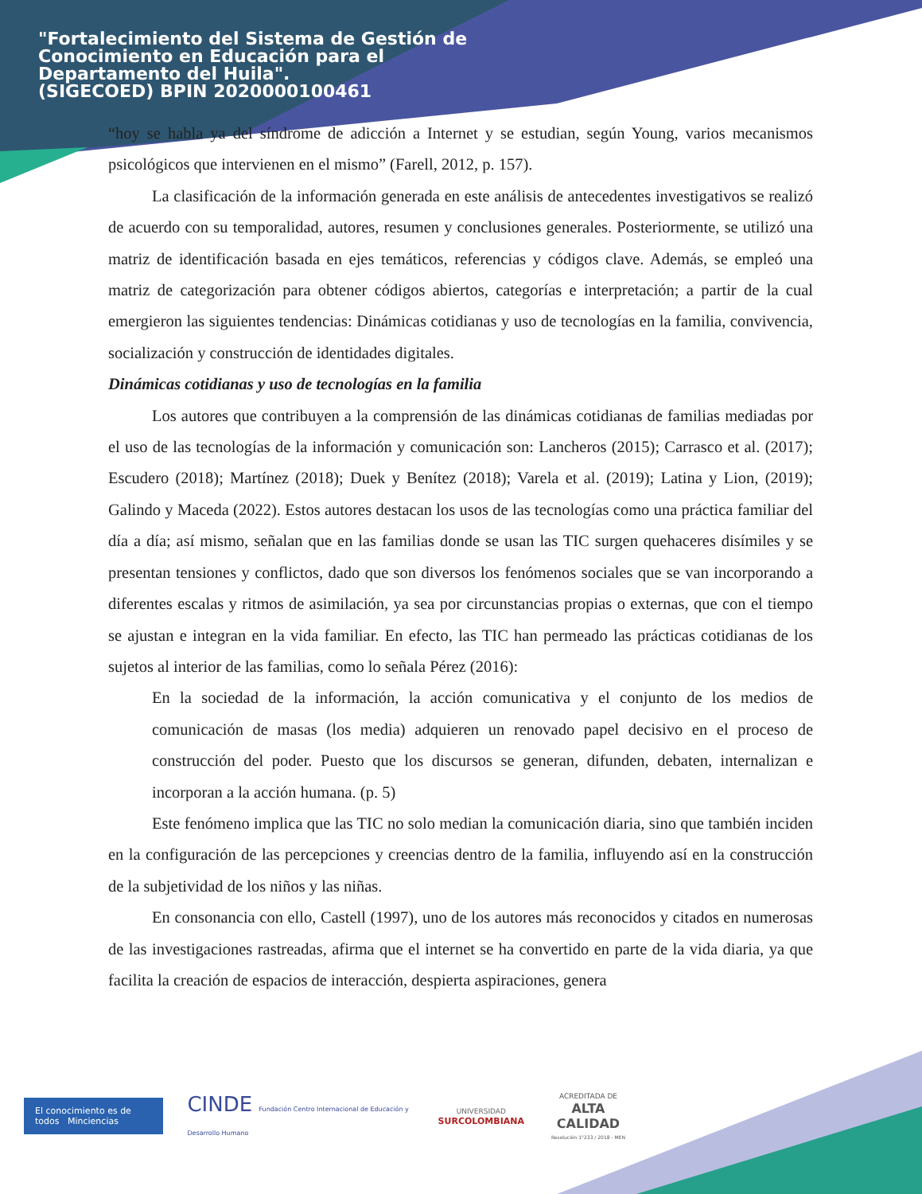"Fortalecimiento del Sistema de Gestión de Conocimiento en Educación para el Departamento del Huila".
(SIGECOED) BPIN 2020000100461
“hoy se habla ya del síndrome de adicción a Internet y se estudian, según Young, varios mecanismos psicológicos que intervienen en el mismo” (Farell, 2012, p. 157).
La clasificación de la información generada en este análisis de antecedentes investigativos se realizó de acuerdo con su temporalidad, autores, resumen y conclusiones generales. Posteriormente, se utilizó una matriz de identificación basada en ejes temáticos, referencias y códigos clave. Además, se empleó una matriz de categorización para obtener códigos abiertos, categorías e interpretación; a partir de la cual emergieron las siguientes tendencias: Dinámicas cotidianas y uso de tecnologías en la familia, convivencia, socialización y construcción de identidades digitales.
Dinámicas cotidianas y uso de tecnologías en la familia
Los autores que contribuyen a la comprensión de las dinámicas cotidianas de familias mediadas por el uso de las tecnologías de la información y comunicación son: Lancheros (2015); Carrasco et al. (2017); Escudero (2018); Martínez (2018); Duek y Benítez (2018); Varela et al. (2019); Latina y Lion, (2019); Galindo y Maceda (2022). Estos autores destacan los usos de las tecnologías como una práctica familiar del día a día; así mismo, señalan que en las familias donde se usan las TIC surgen quehaceres disímiles y se presentan tensiones y conflictos, dado que son diversos los fenómenos sociales que se van incorporando a diferentes escalas y ritmos de asimilación, ya sea por circunstancias propias o externas, que con el tiempo se ajustan e integran en la vida familiar. En efecto, las TIC han permeado las prácticas cotidianas de los sujetos al interior de las familias, como lo señala Pérez (2016):
En la sociedad de la información, la acción comunicativa y el conjunto de los medios de comunicación de masas (los media) adquieren un renovado papel decisivo en el proceso de construcción del poder. Puesto que los discursos se generan, difunden, debaten, internalizan e incorporan a la acción humana. (p. 5)
Este fenómeno implica que las TIC no solo median la comunicación diaria, sino que también inciden en la configuración de las percepciones y creencias dentro de la familia, influyendo así en la construcción de la subjetividad de los niños y las niñas.
En consonancia con ello, Castell (1997), uno de los autores más reconocidos y citados en numerosas de las investigaciones rastreadas, afirma que el internet se ha convertido en parte de la vida diaria, ya que facilita la creación de espacios de interacción, despierta aspiraciones, genera
El conocimiento es de todos Minciencias
CINDE Fundación Centro Internacional de Educación y Desarrollo Humano
UNIVERSIDAD
SURCOLOMBIANA
ACREDITADA DE
ALTA CALIDAD
Resolución 1°233 / 2018 - MEN